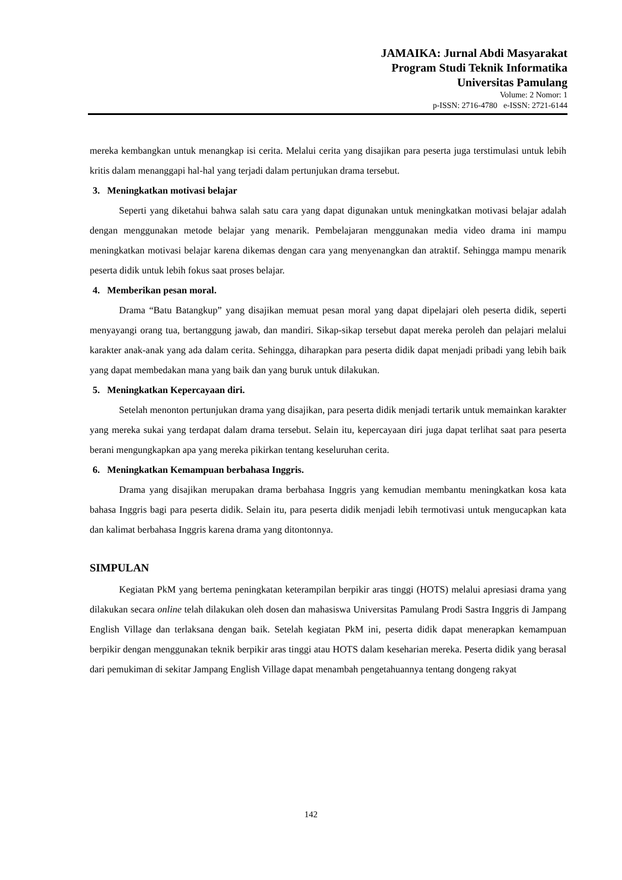JAMAIKA: Jurnal Abdi Masyarakat
Program Studi Teknik Informatika
Universitas Pamulang
Volume: 2 Nomor: 1
p-ISSN: 2716-4780 e-ISSN: 2721-6144
mereka kembangkan untuk menangkap isi cerita. Melalui cerita yang disajikan para peserta juga terstimulasi untuk lebih kritis dalam menanggapi hal-hal yang terjadi dalam pertunjukan drama tersebut.
3. Meningkatkan motivasi belajar
Seperti yang diketahui bahwa salah satu cara yang dapat digunakan untuk meningkatkan motivasi belajar adalah dengan menggunakan metode belajar yang menarik. Pembelajaran menggunakan media video drama ini mampu meningkatkan motivasi belajar karena dikemas dengan cara yang menyenangkan dan atraktif. Sehingga mampu menarik peserta didik untuk lebih fokus saat proses belajar.
4. Memberikan pesan moral.
Drama “Batu Batangkup” yang disajikan memuat pesan moral yang dapat dipelajari oleh peserta didik, seperti menyayangi orang tua, bertanggung jawab, dan mandiri. Sikap-sikap tersebut dapat mereka peroleh dan pelajari melalui karakter anak-anak yang ada dalam cerita. Sehingga, diharapkan para peserta didik dapat menjadi pribadi yang lebih baik yang dapat membedakan mana yang baik dan yang buruk untuk dilakukan.
5. Meningkatkan Kepercayaan diri.
Setelah menonton pertunjukan drama yang disajikan, para peserta didik menjadi tertarik untuk memainkan karakter yang mereka sukai yang terdapat dalam drama tersebut. Selain itu, kepercayaan diri juga dapat terlihat saat para peserta berani mengungkapkan apa yang mereka pikirkan tentang keseluruhan cerita.
6. Meningkatkan Kemampuan berbahasa Inggris.
Drama yang disajikan merupakan drama berbahasa Inggris yang kemudian membantu meningkatkan kosa kata bahasa Inggris bagi para peserta didik. Selain itu, para peserta didik menjadi lebih termotivasi untuk mengucapkan kata dan kalimat berbahasa Inggris karena drama yang ditontonnya.
SIMPULAN
Kegiatan PkM yang bertema peningkatan keterampilan berpikir aras tinggi (HOTS) melalui apresiasi drama yang dilakukan secara online telah dilakukan oleh dosen dan mahasiswa Universitas Pamulang Prodi Sastra Inggris di Jampang English Village dan terlaksana dengan baik. Setelah kegiatan PkM ini, peserta didik dapat menerapkan kemampuan berpikir dengan menggunakan teknik berpikir aras tinggi atau HOTS dalam keseharian mereka. Peserta didik yang berasal dari pemukiman di sekitar Jampang English Village dapat menambah pengetahuannya tentang dongeng rakyat
142